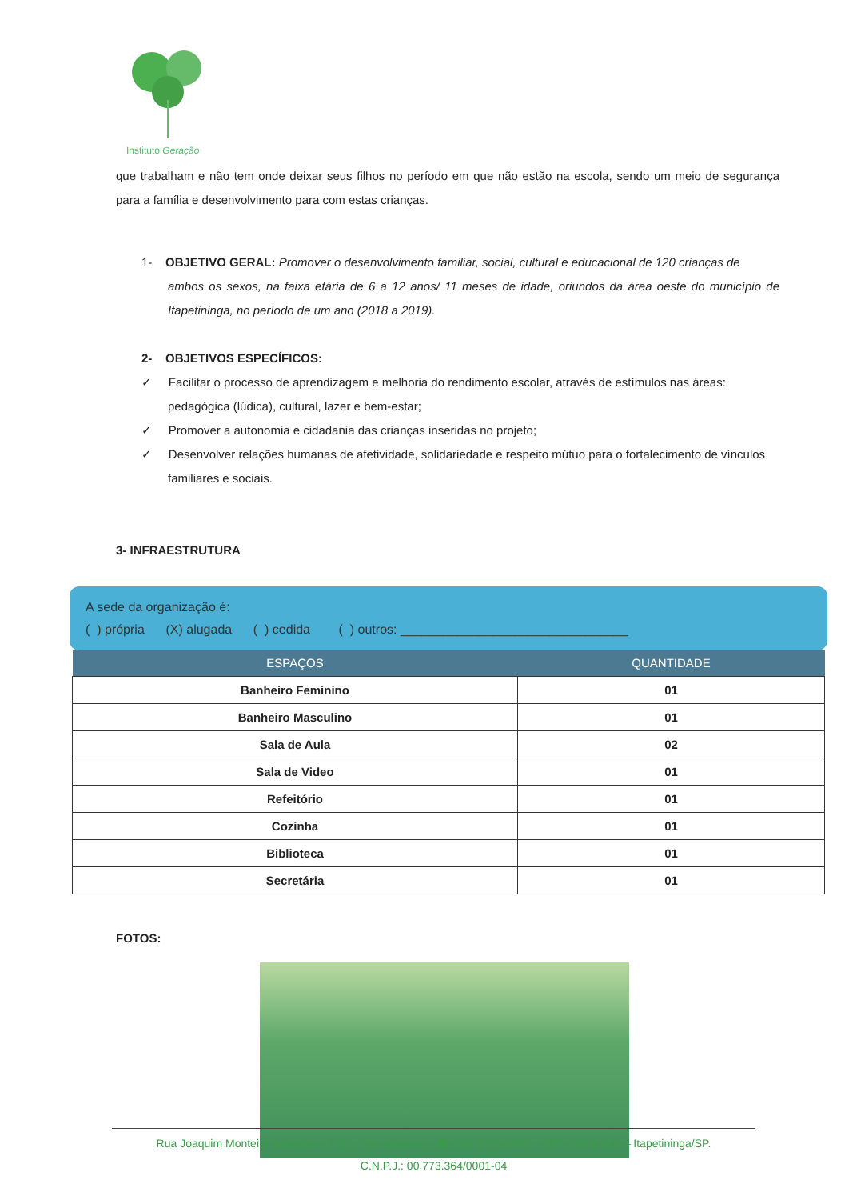Instituto Geração
que trabalham e não tem onde deixar seus filhos no período em que não estão na escola, sendo um meio de segurança para a família e desenvolvimento para com estas crianças.
1- OBJETIVO GERAL: Promover o desenvolvimento familiar, social, cultural e educacional de 120 crianças de
ambos os sexos, na faixa etária de 6 a 12 anos/ 11 meses de idade, oriundos da área oeste do município de Itapetininga, no período de um ano (2018 a 2019).
2- OBJETIVOS ESPECÍFICOS:
✓ Facilitar o processo de aprendizagem e melhoria do rendimento escolar, através de estímulos nas áreas:
pedagógica (lúdica), cultural, lazer e bem-estar;
✓ Promover a autonomia e cidadania das crianças inseridas no projeto;
✓ Desenvolver relações humanas de afetividade, solidariedade e respeito mútuo para o fortalecimento de vínculos
familiares e sociais.
3- INFRAESTRUTURA
A sede da organização é:
( ) própria (X) alugada ( ) cedida ( ) outros: ________________________________
| ESPAÇOS | QUANTIDADE |
| --- | --- |
| Banheiro Feminino | 01 |
| Banheiro Masculino | 01 |
| Sala de Aula | 02 |
| Sala de Video | 01 |
| Refeitório | 01 |
| Cozinha | 01 |
| Biblioteca | 01 |
| Secretária | 01 |
FOTOS:
Rua Joaquim Monteiro Sobrinho n.º 30 – Vila Monteiro - ☎ (15) 3273.4552 – CEP 18201-540 – Itapetininga/SP.
C.N.P.J.: 00.773.364/0001-04